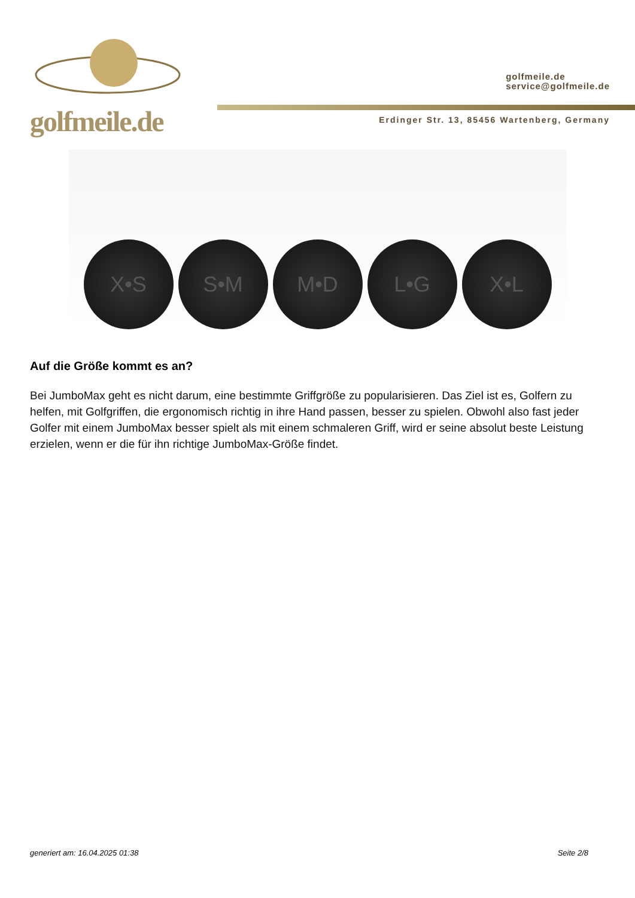golfmeile.de
golfmeile.de
service@golfmeile.de
Erdinger Str. 13, 85456 Wartenberg, Germany
X•S
S•M
M•D
L•G
X•L
Auf die Größe kommt es an?
Bei JumboMax geht es nicht darum, eine bestimmte Griffgröße zu popularisieren. Das Ziel ist es, Golfern zu helfen, mit Golfgriffen, die ergonomisch richtig in ihre Hand passen, besser zu spielen. Obwohl also fast jeder Golfer mit einem JumboMax besser spielt als mit einem schmaleren Griff, wird er seine absolut beste Leistung erzielen, wenn er die für ihn richtige JumboMax-Größe findet.
generiert am: 16.04.2025 01:38 Seite 2/8